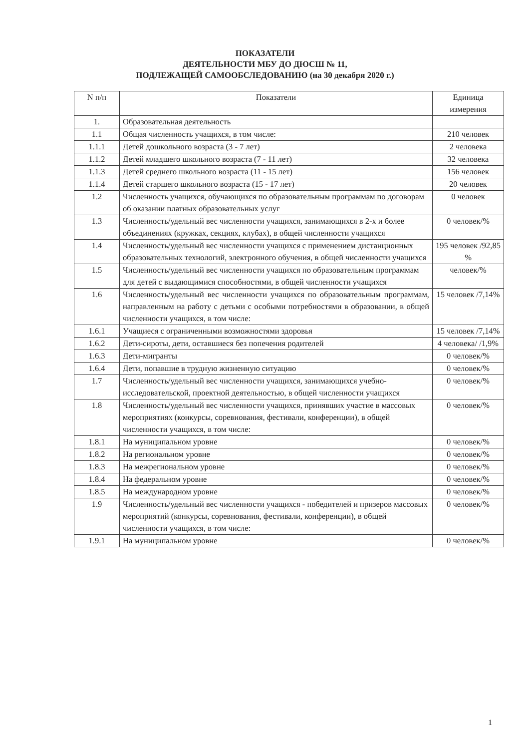ПОКАЗАТЕЛИ
ДЕЯТЕЛЬНОСТИ МБУ ДО ДЮСШ № 11,
ПОДЛЕЖАЩЕЙ САМООБСЛЕДОВАНИЮ (на 30 декабря 2020 г.)
| N п/п | Показатели | Единица измерения |
| --- | --- | --- |
| 1. | Образовательная деятельность | |
| 1.1 | Общая численность учащихся, в том числе: | 210 человек |
| 1.1.1 | Детей дошкольного возраста (3 - 7 лет) | 2 человека |
| 1.1.2 | Детей младшего школьного возраста (7 - 11 лет) | 32 человека |
| 1.1.3 | Детей среднего школьного возраста (11 - 15 лет) | 156 человек |
| 1.1.4 | Детей старшего школьного возраста (15 - 17 лет) | 20 человек |
| 1.2 | Численность учащихся, обучающихся по образовательным программам по договорам об оказании платных образовательных услуг | 0 человек |
| 1.3 | Численность/удельный вес численности учащихся, занимающихся в 2-х и более объединениях (кружках, секциях, клубах), в общей численности учащихся | 0 человек/% |
| 1.4 | Численность/удельный вес численности учащихся с применением дистанционных образовательных технологий, электронного обучения, в общей численности учащихся | 195 человек /92,85 % |
| 1.5 | Численность/удельный вес численности учащихся по образовательным программам для детей с выдающимися способностями, в общей численности учащихся | человек/% |
| 1.6 | Численность/удельный вес численности учащихся по образовательным программам, направленным на работу с детьми с особыми потребностями в образовании, в общей численности учащихся, в том числе: | 15 человек /7,14% |
| 1.6.1 | Учащиеся с ограниченными возможностями здоровья | 15 человек /7,14% |
| 1.6.2 | Дети-сироты, дети, оставшиеся без попечения родителей | 4 человека/ /1,9% |
| 1.6.3 | Дети-мигранты | 0 человек/% |
| 1.6.4 | Дети, попавшие в трудную жизненную ситуацию | 0 человек/% |
| 1.7 | Численность/удельный вес численности учащихся, занимающихся учебно-исследовательской, проектной деятельностью, в общей численности учащихся | 0 человек/% |
| 1.8 | Численность/удельный вес численности учащихся, принявших участие в массовых мероприятиях (конкурсы, соревнования, фестивали, конференции), в общей численности учащихся, в том числе: | 0 человек/% |
| 1.8.1 | На муниципальном уровне | 0 человек/% |
| 1.8.2 | На региональном уровне | 0 человек/% |
| 1.8.3 | На межрегиональном уровне | 0 человек/% |
| 1.8.4 | На федеральном уровне | 0 человек/% |
| 1.8.5 | На международном уровне | 0 человек/% |
| 1.9 | Численность/удельный вес численности учащихся - победителей и призеров массовых мероприятий (конкурсы, соревнования, фестивали, конференции), в общей численности учащихся, в том числе: | 0 человек/% |
| 1.9.1 | На муниципальном уровне | 0 человек/% |
1